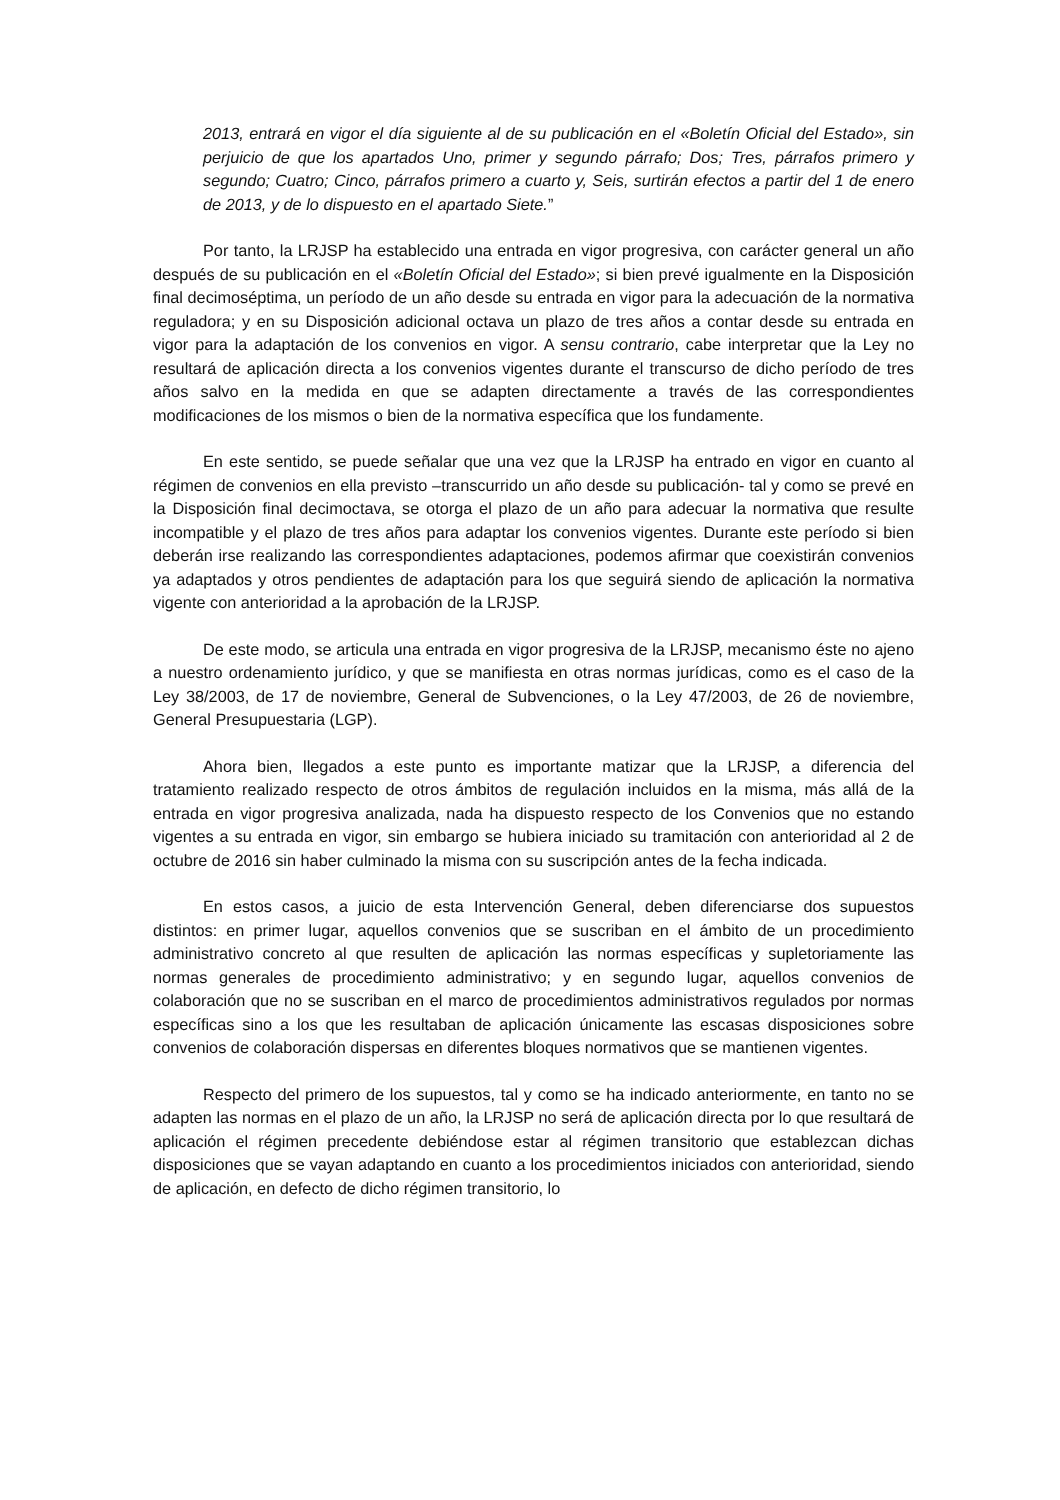2013, entrará en vigor el día siguiente al de su publicación en el «Boletín Oficial del Estado», sin perjuicio de que los apartados Uno, primer y segundo párrafo; Dos; Tres, párrafos primero y segundo; Cuatro; Cinco, párrafos primero a cuarto y, Seis, surtirán efectos a partir del 1 de enero de 2013, y de lo dispuesto en el apartado Siete.”
Por tanto, la LRJSP ha establecido una entrada en vigor progresiva, con carácter general un año después de su publicación en el «Boletín Oficial del Estado»; si bien prevé igualmente en la Disposición final decimoséptima, un período de un año desde su entrada en vigor para la adecuación de la normativa reguladora; y en su Disposición adicional octava un plazo de tres años a contar desde su entrada en vigor para la adaptación de los convenios en vigor. A sensu contrario, cabe interpretar que la Ley no resultará de aplicación directa a los convenios vigentes durante el transcurso de dicho período de tres años salvo en la medida en que se adapten directamente a través de las correspondientes modificaciones de los mismos o bien de la normativa específica que los fundamente.
En este sentido, se puede señalar que una vez que la LRJSP ha entrado en vigor en cuanto al régimen de convenios en ella previsto –transcurrido un año desde su publicación- tal y como se prevé en la Disposición final decimoctava, se otorga el plazo de un año para adecuar la normativa que resulte incompatible y el plazo de tres años para adaptar los convenios vigentes. Durante este período si bien deberán irse realizando las correspondientes adaptaciones, podemos afirmar que coexistirán convenios ya adaptados y otros pendientes de adaptación para los que seguirá siendo de aplicación la normativa vigente con anterioridad a la aprobación de la LRJSP.
De este modo, se articula una entrada en vigor progresiva de la LRJSP, mecanismo éste no ajeno a nuestro ordenamiento jurídico, y que se manifiesta en otras normas jurídicas, como es el caso de la Ley 38/2003, de 17 de noviembre, General de Subvenciones, o la Ley 47/2003, de 26 de noviembre, General Presupuestaria (LGP).
Ahora bien, llegados a este punto es importante matizar que la LRJSP, a diferencia del tratamiento realizado respecto de otros ámbitos de regulación incluidos en la misma, más allá de la entrada en vigor progresiva analizada, nada ha dispuesto respecto de los Convenios que no estando vigentes a su entrada en vigor, sin embargo se hubiera iniciado su tramitación con anterioridad al 2 de octubre de 2016 sin haber culminado la misma con su suscripción antes de la fecha indicada.
En estos casos, a juicio de esta Intervención General, deben diferenciarse dos supuestos distintos: en primer lugar, aquellos convenios que se suscriban en el ámbito de un procedimiento administrativo concreto al que resulten de aplicación las normas específicas y supletoriamente las normas generales de procedimiento administrativo; y en segundo lugar, aquellos convenios de colaboración que no se suscriban en el marco de procedimientos administrativos regulados por normas específicas sino a los que les resultaban de aplicación únicamente las escasas disposiciones sobre convenios de colaboración dispersas en diferentes bloques normativos que se mantienen vigentes.
Respecto del primero de los supuestos, tal y como se ha indicado anteriormente, en tanto no se adapten las normas en el plazo de un año, la LRJSP no será de aplicación directa por lo que resultará de aplicación el régimen precedente debiéndose estar al régimen transitorio que establezcan dichas disposiciones que se vayan adaptando en cuanto a los procedimientos iniciados con anterioridad, siendo de aplicación, en defecto de dicho régimen transitorio, lo